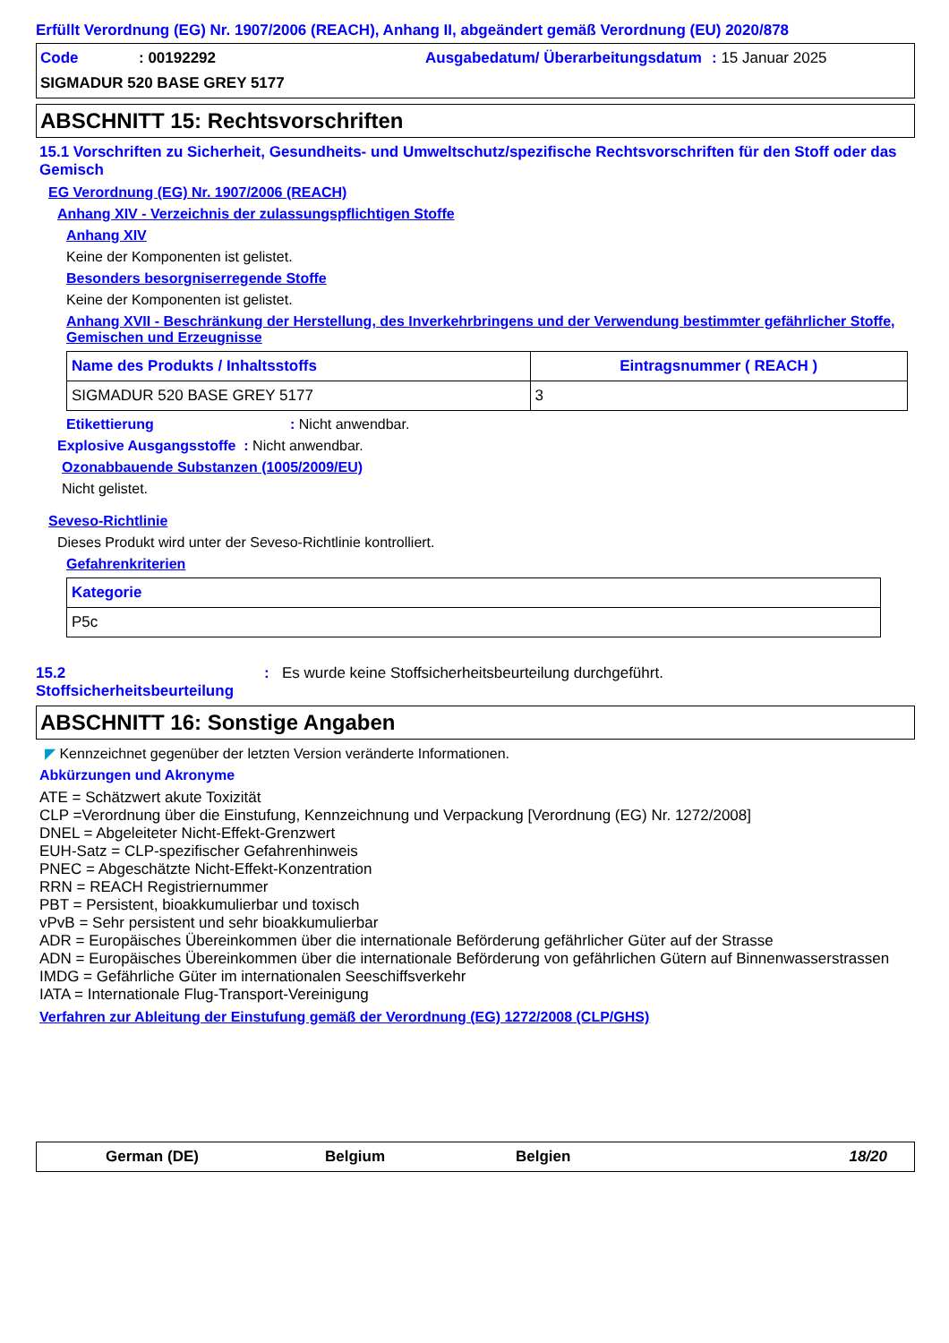Erfüllt Verordnung (EG) Nr. 1907/2006 (REACH), Anhang II, abgeändert gemäß Verordnung (EU) 2020/878
Code: 00192292 Ausgabedatum/ Überarbeitungsdatum: 15 Januar 2025 SIGMADUR 520 BASE GREY 5177
ABSCHNITT 15: Rechtsvorschriften
15.1 Vorschriften zu Sicherheit, Gesundheits- und Umweltschutz/spezifische Rechtsvorschriften für den Stoff oder das Gemisch
EG Verordnung (EG) Nr. 1907/2006 (REACH)
Anhang XIV - Verzeichnis der zulassungspflichtigen Stoffe
Anhang XIV
Keine der Komponenten ist gelistet.
Besonders besorgniserregende Stoffe
Keine der Komponenten ist gelistet.
Anhang XVII - Beschränkung der Herstellung, des Inverkehrbringens und der Verwendung bestimmter gefährlicher Stoffe, Gemischen und Erzeugnisse
| Name des Produkts / Inhaltsstoffs | Eintragsnummer ( REACH ) |
| --- | --- |
| SIGMADUR 520 BASE GREY 5177 | 3 |
Etikettierung: Nicht anwendbar.
Explosive Ausgangsstoffe : Nicht anwendbar.
Ozonabbauende Substanzen (1005/2009/EU)
Nicht gelistet.
Seveso-Richtlinie
Dieses Produkt wird unter der Seveso-Richtlinie kontrolliert.
Gefahrenkriterien
| Kategorie |
| --- |
| P5c |
15.2 Stoffsicherheitsbeurteilung: Es wurde keine Stoffsicherheitsbeurteilung durchgeführt.
ABSCHNITT 16: Sonstige Angaben
◤ Kennzeichnet gegenüber der letzten Version veränderte Informationen.
Abkürzungen und Akronyme
ATE = Schätzwert akute Toxizität
CLP =Verordnung über die Einstufung, Kennzeichnung und Verpackung [Verordnung (EG) Nr. 1272/2008]
DNEL = Abgeleiteter Nicht-Effekt-Grenzwert
EUH-Satz = CLP-spezifischer Gefahrenhinweis
PNEC = Abgeschätzte Nicht-Effekt-Konzentration
RRN = REACH Registriernummer
PBT = Persistent, bioakkumulierbar und toxisch
vPvB = Sehr persistent und sehr bioakkumulierbar
ADR = Europäisches Übereinkommen über die internationale Beförderung gefährlicher Güter auf der Strasse
ADN = Europäisches Übereinkommen über die internationale Beförderung von gefährlichen Gütern auf Binnenwasserstrassen
IMDG = Gefährliche Güter im internationalen Seeschiffsverkehr
IATA = Internationale Flug-Transport-Vereinigung
Verfahren zur Ableitung der Einstufung gemäß der Verordnung (EG) 1272/2008 (CLP/GHS)
German (DE) Belgium Belgien 18/20